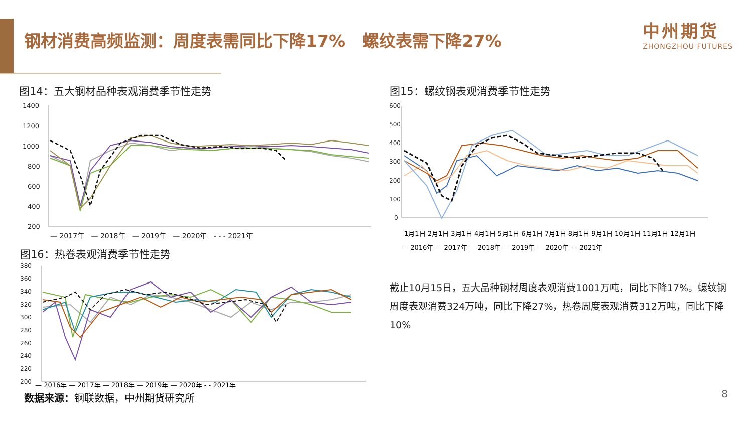钢材消费高频监测：周度表需同比下降17% 螺纹表需下降27%
中州期货
ZHONGZHOU FUTURES
图14：五大钢材品种表观消费季节性走势
1400
1200
1000
800
600
400
200
— 2017年 — 2018年 — 2019年 — 2020年 - - - 2021年
图15：螺纹钢表观消费季节性走势
600
500
400
300
200
100
0
1月1日 2月1日 3月1日 4月1日 5月1日 6月1日 7月1日 8月1日 9月1日 10月1日 11月1日 12月1日
— 2016年 — 2017年 — 2018年 — 2019年 — 2020年 - - 2021年
图16：热卷表观消费季节性走势
380
360
340
320
300
280
260
240
220
200
— 2016年 — 2017年 — 2018年 — 2019年 — 2020年 - - 2021年
截止10月15日，五大品种钢材周度表观消费1001万吨，同比下降17%。螺纹钢周度表观消费324万吨，同比下降27%，热卷周度表观消费312万吨，同比下降10%
数据来源：钢联数据，中州期货研究所 8